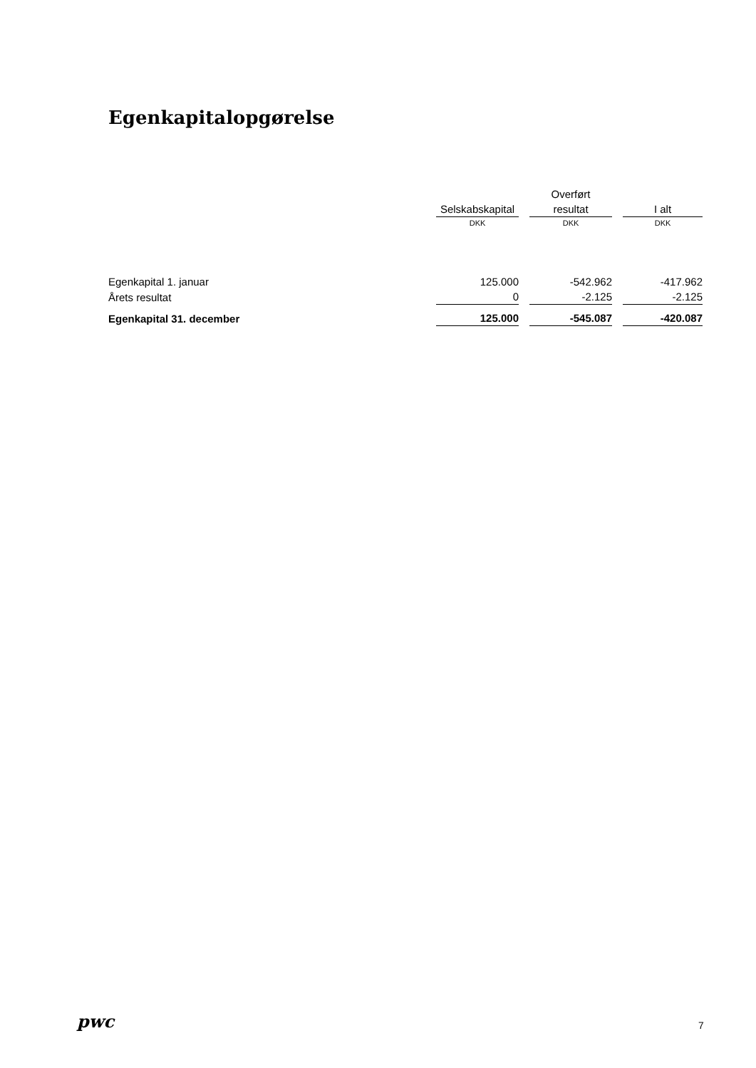Egenkapitalopgørelse
| | | Overført | |
| --- | --- | --- | --- |
| | Selskabskapital | resultat | I alt |
| | DKK | DKK | DKK |
| Egenkapital 1. januar | 125.000 | -542.962 | -417.962 |
| Årets resultat | 0 | -2.125 | -2.125 |
| Egenkapital 31. december | 125.000 | -545.087 | -420.087 |
pwc 7